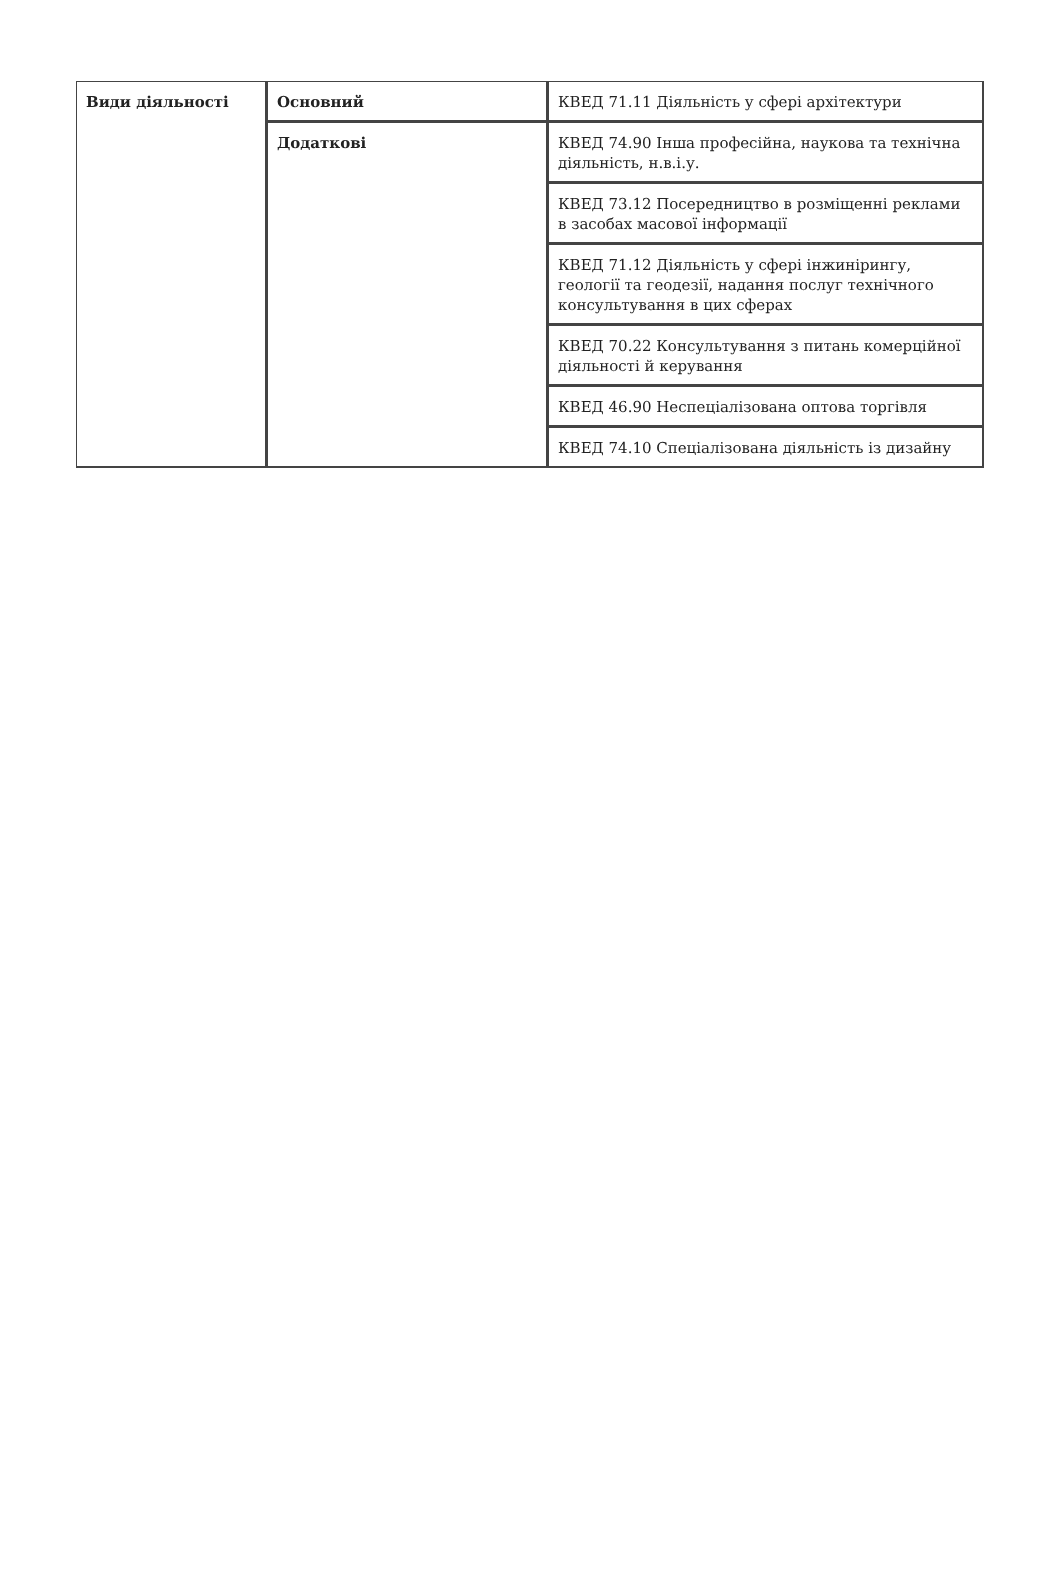| Види діяльності | Основний | КВЕД 71.11 Діяльність у сфері архітектури |
| | Додаткові | КВЕД 74.90 Інша професійна, наукова та технічна діяльність, н.в.і.у. |
| | | КВЕД 73.12 Посередництво в розміщенні реклами в засобах масової інформації |
| | | КВЕД 71.12 Діяльність у сфері інжинірингу, геології та геодезії, надання послуг технічного консультування в цих сферах |
| | | КВЕД 70.22 Консультування з питань комерційної діяльності й керування |
| | | КВЕД 46.90 Неспеціалізована оптова торгівля |
| | | КВЕД 74.10 Спеціалізована діяльність із дизайну |